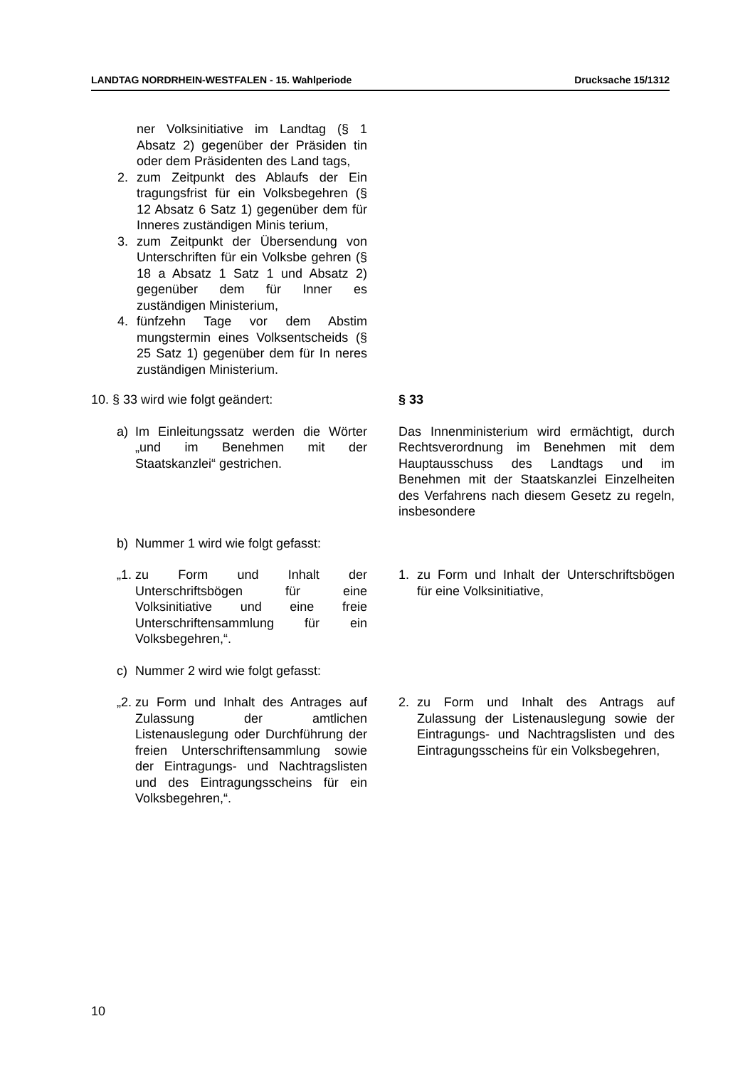LANDTAG NORDRHEIN-WESTFALEN - 15. Wahlperiode Drucksache 15/1312
ner Volksinitiative im Landtag (§ 1 Absatz 2) gegenüber der Präsiden tin oder dem Präsidenten des Land tags,
2. zum Zeitpunkt des Ablaufs der Ein tragungsfrist für ein Volksbegehren (§ 12 Absatz 6 Satz 1) gegenüber dem für Inneres zuständigen Minis terium,
3. zum Zeitpunkt der Übersendung von Unterschriften für ein Volksbe gehren (§ 18 a Absatz 1 Satz 1 und Absatz 2) gegenüber dem für Inner es zuständigen Ministerium,
4. fünfzehn Tage vor dem Abstim mungstermin eines Volksentscheids (§ 25 Satz 1) gegenüber dem für In neres zuständigen Ministerium.
10. § 33 wird wie folgt geändert: § 33
a) Im Einleitungssatz werden die Wörter „und im Benehmen mit der Staatskanzlei“ gestrichen.
Das Innenministerium wird ermächtigt, durch Rechtsverordnung im Benehmen mit dem Hauptausschuss des Landtags und im Benehmen mit der Staatskanzlei Einzelheiten des Verfahrens nach diesem Gesetz zu regeln, insbesondere
b) Nummer 1 wird wie folgt gefasst:
„1. zu Form und Inhalt der Unterschriftsbögen für eine Volksinitiative und eine freie Unterschriftensammlung für ein Volksbegehren,“.
1. zu Form und Inhalt der Unterschriftsbögen für eine Volksinitiative,
c) Nummer 2 wird wie folgt gefasst:
„2. zu Form und Inhalt des Antrages auf Zulassung der amtlichen Listenauslegung oder Durchführung der freien Unterschriftensammlung sowie der Eintragungs- und Nachtragslisten und des Eintragungsscheins für ein Volksbegehren,“.
2. zu Form und Inhalt des Antrags auf Zulassung der Listenauslegung sowie der Eintragungs- und Nachtragslisten und des Eintragungsscheins für ein Volksbegehren,
10